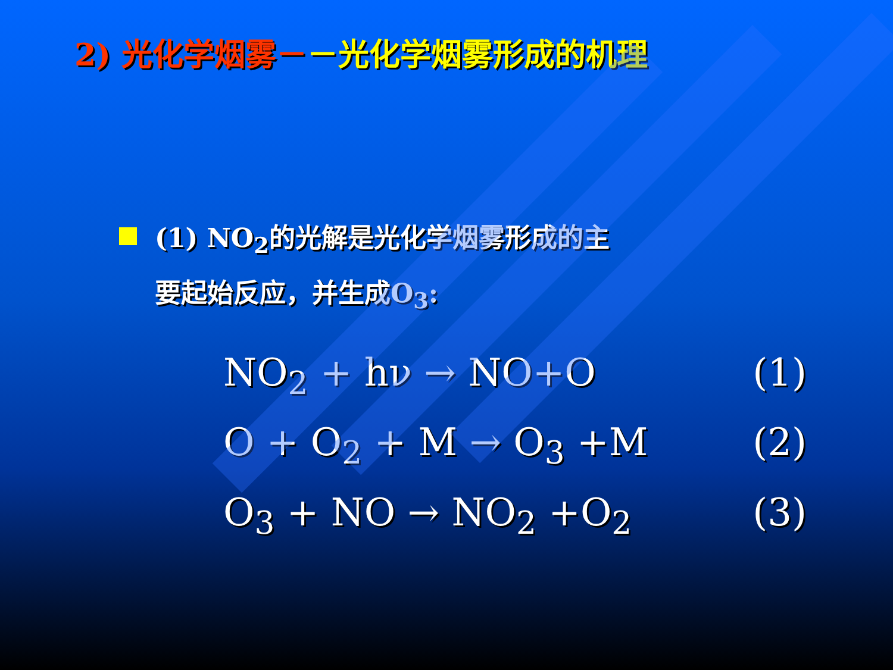2) 光化学烟雾－－光化学烟雾形成的机理
(1) NO<sub>2</sub>的光解是光化学烟雾形成的主
要起始反应，并生成O<sub>3</sub>:
NO<sub>2</sub> + hν → NO+O (1)
O + O<sub>2</sub> + M → O<sub>3</sub> +M (2)
O<sub>3</sub> + NO → NO<sub>2</sub> +O<sub>2</sub> (3)